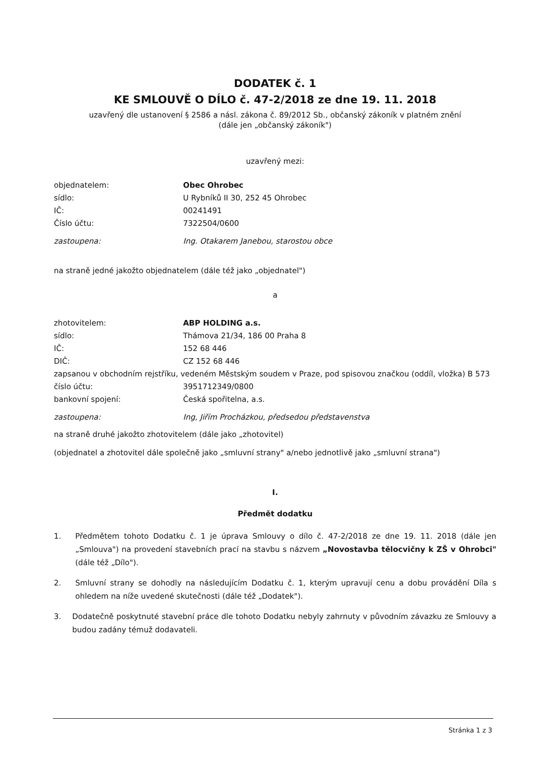DODATEK č. 1
KE SMLOUVĚ O DÍLO č. 47-2/2018 ze dne 19. 11. 2018
uzavřený dle ustanovení § 2586 a násl. zákona č. 89/2012 Sb., občanský zákoník v platném znění
(dále jen „občanský zákoník")
uzavřený mezi:
objednatelem: Obec Ohrobec
sídlo: U Rybníků II 30, 252 45 Ohrobec
IČ: 00241491
Číslo účtu: 7322504/0600
zastoupena: Ing. Otakarem Janebou, starostou obce
na straně jedné jakožto objednatelem (dále též jako „objednatel")
a
zhotovitelem: ABP HOLDING a.s.
sídlo: Thámova 21/34, 186 00 Praha 8
IČ: 152 68 446
DIČ: CZ 152 68 446
zapsanou v obchodním rejstříku, vedeném Městským soudem v Praze, pod spisovou značkou (oddíl, vložka) B 573
číslo účtu: 3951712349/0800
bankovní spojení: Česká spořitelna, a.s.
zastoupena: Ing, Jiřím Procházkou, předsedou představenstva
na straně druhé jakožto zhotovitelem (dále jako „zhotovitel)
(objednatel a zhotovitel dále společně jako „smluvní strany" a/nebo jednotlivě jako „smluvní strana")
I.
Předmět dodatku
1. Předmětem tohoto Dodatku č. 1 je úprava Smlouvy o dílo č. 47-2/2018 ze dne 19. 11. 2018 (dále jen „Smlouva") na provedení stavebních prací na stavbu s názvem „Novostavba tělocvičny k ZŠ v Ohrobci" (dále též „Dílo").
2. Smluvní strany se dohodly na následujícím Dodatku č. 1, kterým upravují cenu a dobu provádění Díla s ohledem na níže uvedené skutečnosti (dále též „Dodatek").
3. Dodatečně poskytnuté stavební práce dle tohoto Dodatku nebyly zahrnuty v původním závazku ze Smlouvy a budou zadány témuž dodavateli.
Stránka 1 z 3